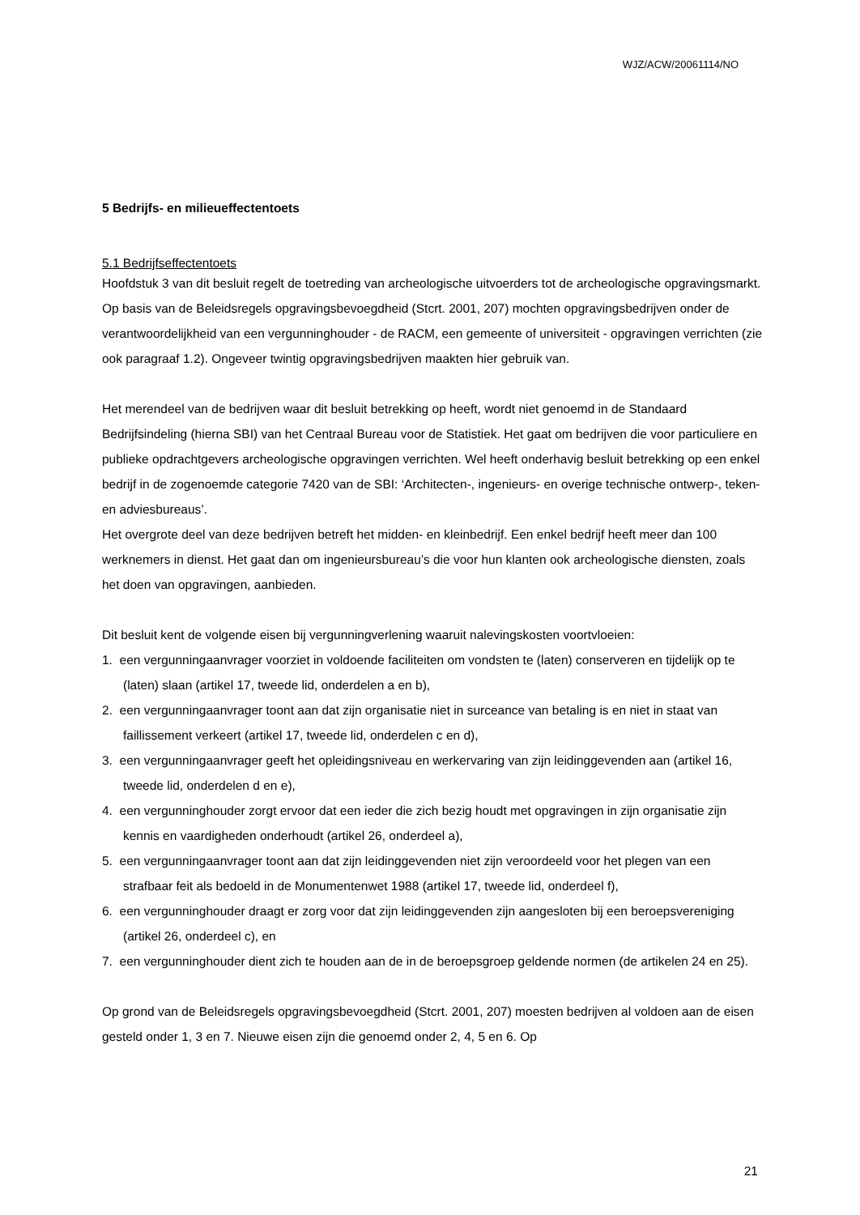WJZ/ACW/20061114/NO
5 Bedrijfs- en milieueffectentoets
5.1 Bedrijfseffectentoets
Hoofdstuk 3 van dit besluit regelt de toetreding van archeologische uitvoerders tot de archeologische opgravingsmarkt. Op basis van de Beleidsregels opgravingsbevoegdheid (Stcrt. 2001, 207) mochten opgravingsbedrijven onder de verantwoordelijkheid van een vergunninghouder - de RACM, een gemeente of universiteit - opgravingen verrichten (zie ook paragraaf 1.2). Ongeveer twintig opgravingsbedrijven maakten hier gebruik van.
Het merendeel van de bedrijven waar dit besluit betrekking op heeft, wordt niet genoemd in de Standaard Bedrijfsindeling (hierna SBI) van het Centraal Bureau voor de Statistiek. Het gaat om bedrijven die voor particuliere en publieke opdrachtgevers archeologische opgravingen verrichten. Wel heeft onderhavig besluit betrekking op een enkel bedrijf in de zogenoemde categorie 7420 van de SBI: ‘Architecten-, ingenieurs- en overige technische ontwerp-, teken- en adviesbureaus’.
Het overgrote deel van deze bedrijven betreft het midden- en kleinbedrijf. Een enkel bedrijf heeft meer dan 100 werknemers in dienst. Het gaat dan om ingenieursbureau’s die voor hun klanten ook archeologische diensten, zoals het doen van opgravingen, aanbieden.
Dit besluit kent de volgende eisen bij vergunningverlening waaruit nalevingskosten voortvloeien:
1. een vergunningaanvrager voorziet in voldoende faciliteiten om vondsten te (laten) conserveren en tijdelijk op te (laten) slaan (artikel 17, tweede lid, onderdelen a en b),
2. een vergunningaanvrager toont aan dat zijn organisatie niet in surceance van betaling is en niet in staat van faillissement verkeert (artikel 17, tweede lid, onderdelen c en d),
3. een vergunningaanvrager geeft het opleidingsniveau en werkervaring van zijn leidinggevenden aan (artikel 16, tweede lid, onderdelen d en e),
4. een vergunninghouder zorgt ervoor dat een ieder die zich bezig houdt met opgravingen in zijn organisatie zijn kennis en vaardigheden onderhoudt (artikel 26, onderdeel a),
5. een vergunningaanvrager toont aan dat zijn leidinggevenden niet zijn veroordeeld voor het plegen van een strafbaar feit als bedoeld in de Monumentenwet 1988 (artikel 17, tweede lid, onderdeel f),
6. een vergunninghouder draagt er zorg voor dat zijn leidinggevenden zijn aangesloten bij een beroepsvereniging (artikel 26, onderdeel c), en
7. een vergunninghouder dient zich te houden aan de in de beroepsgroep geldende normen (de artikelen 24 en 25).
Op grond van de Beleidsregels opgravingsbevoegdheid (Stcrt. 2001, 207) moesten bedrijven al voldoen aan de eisen gesteld onder 1, 3 en 7. Nieuwe eisen zijn die genoemd onder 2, 4, 5 en 6. Op
21